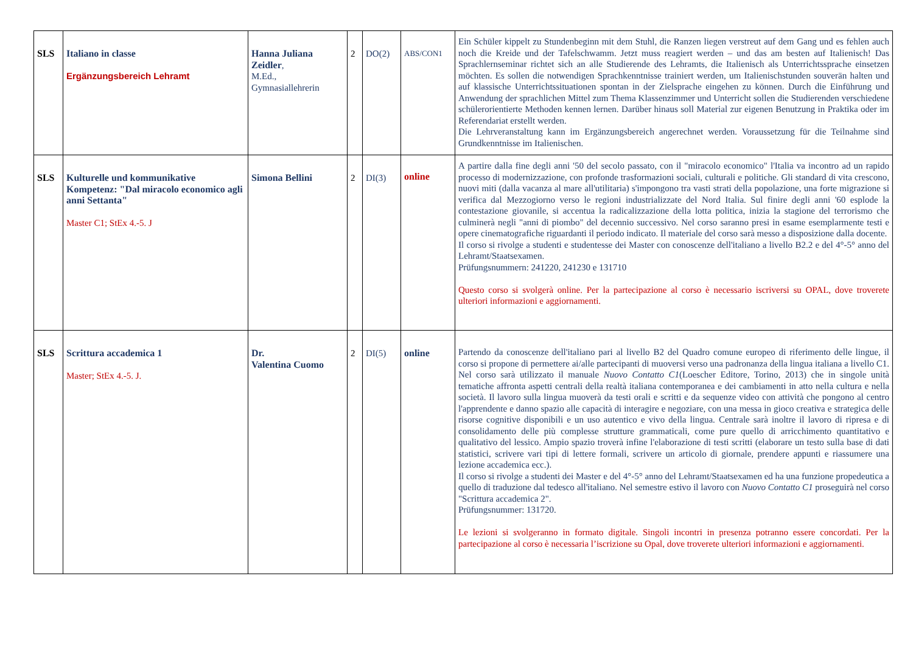| SLS | Italiano in classe Ergänzungsbereich Lehramt | Hanna Juliana Zeidler , M.Ed., Gymnasiallehrerin | 2 | DO(2) | ABS/CON1 | Ein Schüler kippelt zu Stundenbeginn mit dem Stuhl, die Ranzen liegen verstreut auf dem Gang und es fehlen auch noch die Kreide und der Tafelschwamm. Jetzt muss reagiert werden – und das am besten auf Italienisch! Das Sprachlernseminar richtet sich an alle Studierende des Lehramts, die Italienisch als Unterrichtssprache einsetzen möchten. Es sollen die notwendigen Sprachkenntnisse trainiert werden, um Italienischstunden souverän halten und auf klassische Unterrichtssituationen spontan in der Zielsprache eingehen zu können. Durch die Einführung und Anwendung der sprachlichen Mittel zum Thema Klassenzimmer und Unterricht sollen die Studierenden verschiedene schülerorientierte Methoden kennen lernen. Darüber hinaus soll Material zur eigenen Benutzung in Praktika oder im Referendariat erstellt werden. Die Lehrveranstaltung kann im Ergänzungsbereich angerechnet werden. Voraussetzung für die Teilnahme sind Grundkenntnisse im Italienischen. |
| SLS | Kulturelle und kommunikative Kompetenz: "Dal miracolo economico agli anni Settanta" Master C1; StEx 4.-5. J | Simona Bellini | 2 | DI(3) | online | A partire dalla fine degli anni '50 del secolo passato, con il "miracolo economico" l'Italia va incontro ad un rapido processo di modernizzazione, con profonde trasformazioni sociali, culturali e politiche. Gli standard di vita crescono, nuovi miti (dalla vacanza al mare all'utilitaria) s'impongono tra vasti strati della popolazione, una forte migrazione si verifica dal Mezzogiorno verso le regioni industrializzate del Nord Italia. Sul finire degli anni '60 esplode la contestazione giovanile, si accentua la radicalizzazione della lotta politica, inizia la stagione del terrorismo che culminerà negli "anni di piombo" del decennio successivo. Nel corso saranno presi in esame esemplarmente testi e opere cinematografiche riguardanti il periodo indicato. Il materiale del corso sarà messo a disposizione dalla docente. Il corso si rivolge a studenti e studentesse dei Master con conoscenze dell'italiano a livello B2.2 e del 4°-5° anno del Lehramt/Staatsexamen. Prüfungsnummern: 241220, 241230 e 131710 Questo corso si svolgerà online. Per la partecipazione al corso è necessario iscriversi su OPAL, dove troverete ulteriori informazioni e aggiornamenti. |
| SLS | Scrittura accademica 1 Master; StEx 4.-5. J. | Dr. Valentina Cuomo | 2 | DI(5) | online | Partendo da conoscenze dell'italiano pari al livello B2 del Quadro comune europeo di riferimento delle lingue, il corso si propone di permettere ai/alle partecipanti di muoversi verso una padronanza della lingua italiana a livello C1. Nel corso sarà utilizzato il manuale Nuovo Contatto C1 (Loescher Editore, Torino, 2013) che in singole unità tematiche affronta aspetti centrali della realtà italiana contemporanea e dei cambiamenti in atto nella cultura e nella società. Il lavoro sulla lingua muoverà da testi orali e scritti e da sequenze video con attività che pongono al centro l'apprendente e danno spazio alle capacità di interagire e negoziare, con una messa in gioco creativa e strategica delle risorse cognitive disponibili e un uso autentico e vivo della lingua. Centrale sarà inoltre il lavoro di ripresa e di consolidamento delle più complesse strutture grammaticali, come pure quello di arricchimento quantitativo e qualitativo del lessico. Ampio spazio troverà infine l'elaborazione di testi scritti (elaborare un testo sulla base di dati statistici, scrivere vari tipi di lettere formali, scrivere un articolo di giornale, prendere appunti e riassumere una lezione accademica ecc.). Il corso si rivolge a studenti dei Master e del 4°-5° anno del Lehramt/Staatsexamen ed ha una funzione propedeutica a quello di traduzione dal tedesco all'italiano. Nel semestre estivo il lavoro con Nuovo Contatto C1 proseguirà nel corso "Scrittura accademica 2". Prüfungsnummer: 131720. Le lezioni si svolgeranno in formato digitale. Singoli incontri in presenza potranno essere concordati. Per la partecipazione al corso è necessaria l’iscrizione su Opal, dove troverete ulteriori informazioni e aggiornamenti. |